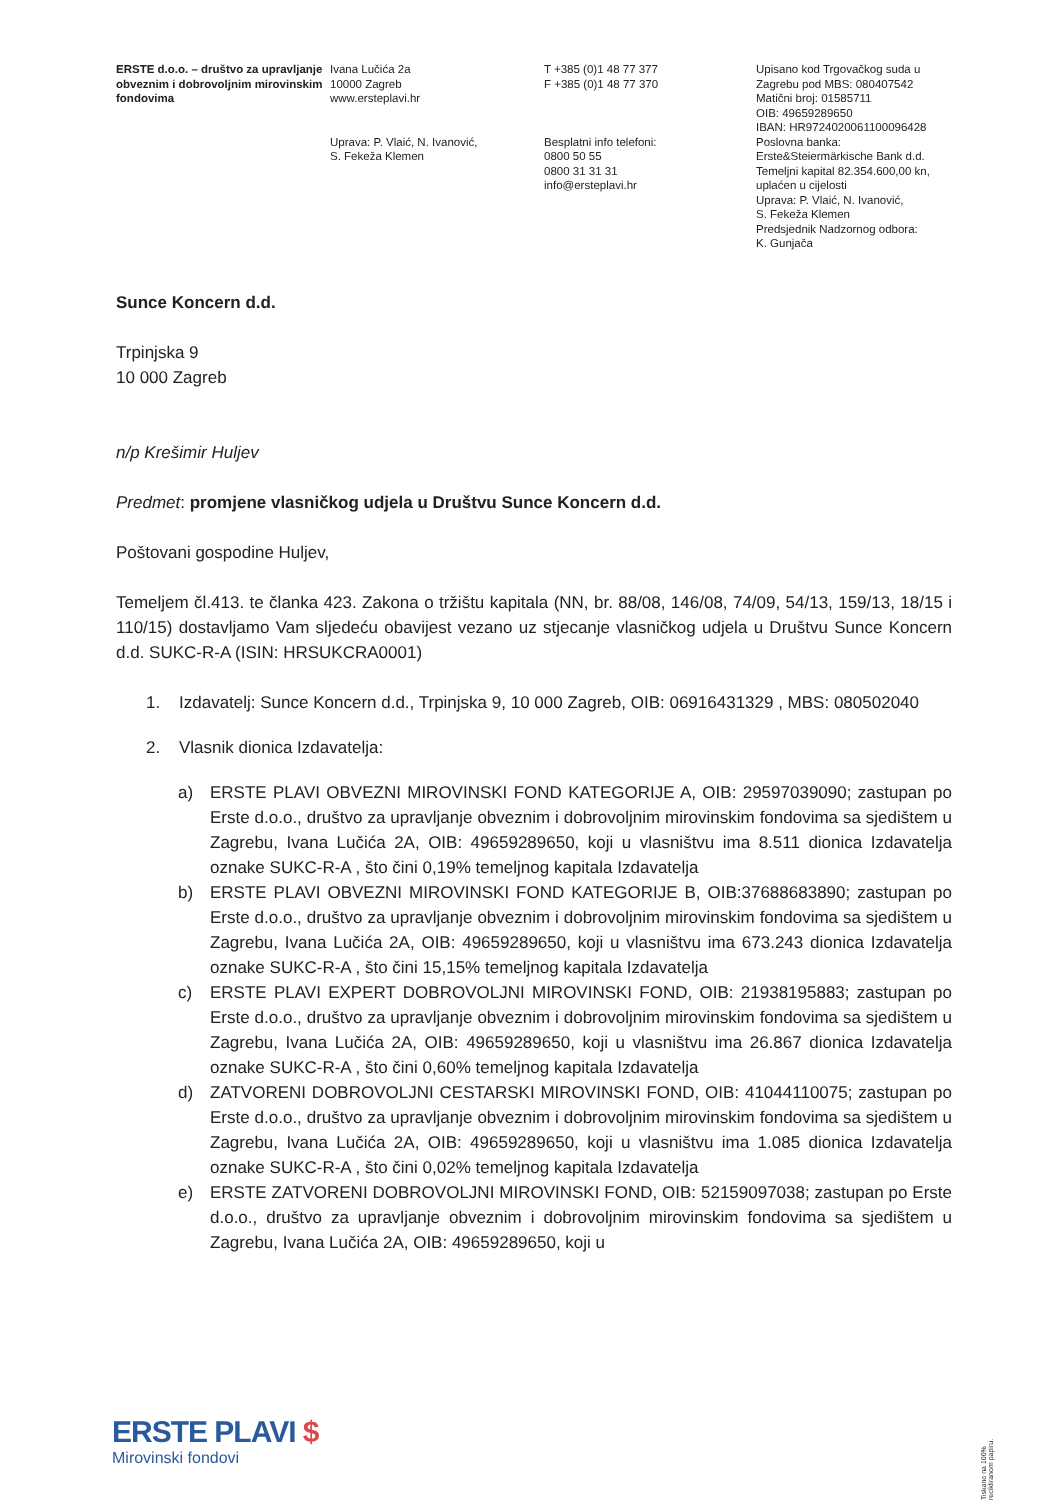ERSTE d.o.o. – društvo za upravljanje obveznim i dobrovoljnim mirovinskim fondovima
Ivana Lučića 2a
10000 Zagreb
www.ersteplavi.hr
Uprava: P. Vlaić, N. Ivanović,
S. Fekeža Klemen
T +385 (0)1 48 77 377
F +385 (0)1 48 77 370
Besplatni info telefoni:
0800 50 55
0800 31 31 31
info@ersteplavi.hr
Upisano kod Trgovačkog suda u Zagrebu pod MBS: 080407542
Matični broj: 01585711
OIB: 49659289650
IBAN: HR9724020061100096428
Poslovna banka:
Erste&Steiermärkische Bank d.d.
Temeljni kapital 82.354.600,00 kn, uplaćen u cijelosti
Uprava: P. Vlaić, N. Ivanović,
S. Fekeža Klemen
Predsjednik Nadzornog odbora:
K. Gunjača
Sunce Koncern d.d.
Trpinjska 9
10 000 Zagreb
n/p Krešimir Huljev
Predmet: promjene vlasničkog udjela u Društvu Sunce Koncern d.d.
Poštovani gospodine Huljev,
Temeljem čl.413. te članka 423. Zakona o tržištu kapitala (NN, br. 88/08, 146/08, 74/09, 54/13, 159/13, 18/15 i 110/15) dostavljamo Vam sljedeću obavijest vezano uz stjecanje vlasničkog udjela u Društvu Sunce Koncern d.d. SUKC-R-A (ISIN: HRSUKCRA0001)
1. Izdavatelj: Sunce Koncern d.d., Trpinjska 9, 10 000 Zagreb, OIB: 06916431329 , MBS: 080502040
2. Vlasnik dionica Izdavatelja:
a) ERSTE PLAVI OBVEZNI MIROVINSKI FOND KATEGORIJE A, OIB: 29597039090; zastupan po Erste d.o.o., društvo za upravljanje obveznim i dobrovoljnim mirovinskim fondovima sa sjedištem u Zagrebu, Ivana Lučića 2A, OIB: 49659289650, koji u vlasništvu ima 8.511 dionica Izdavatelja oznake SUKC-R-A , što čini 0,19% temeljnog kapitala Izdavatelja
b) ERSTE PLAVI OBVEZNI MIROVINSKI FOND KATEGORIJE B, OIB:37688683890; zastupan po Erste d.o.o., društvo za upravljanje obveznim i dobrovoljnim mirovinskim fondovima sa sjedištem u Zagrebu, Ivana Lučića 2A, OIB: 49659289650, koji u vlasništvu ima 673.243 dionica Izdavatelja oznake SUKC-R-A , što čini 15,15% temeljnog kapitala Izdavatelja
c) ERSTE PLAVI EXPERT DOBROVOLJNI MIROVINSKI FOND, OIB: 21938195883; zastupan po Erste d.o.o., društvo za upravljanje obveznim i dobrovoljnim mirovinskim fondovima sa sjedištem u Zagrebu, Ivana Lučića 2A, OIB: 49659289650, koji u vlasništvu ima 26.867 dionica Izdavatelja oznake SUKC-R-A , što čini 0,60% temeljnog kapitala Izdavatelja
d) ZATVORENI DOBROVOLJNI CESTARSKI MIROVINSKI FOND, OIB: 41044110075; zastupan po Erste d.o.o., društvo za upravljanje obveznim i dobrovoljnim mirovinskim fondovima sa sjedištem u Zagrebu, Ivana Lučića 2A, OIB: 49659289650, koji u vlasništvu ima 1.085 dionica Izdavatelja oznake SUKC-R-A , što čini 0,02% temeljnog kapitala Izdavatelja
e) ERSTE ZATVORENI DOBROVOLJNI MIROVINSKI FOND, OIB: 52159097038; zastupan po Erste d.o.o., društvo za upravljanje obveznim i dobrovoljnim mirovinskim fondovima sa sjedištem u Zagrebu, Ivana Lučića 2A, OIB: 49659289650, koji u
ERSTE PLAVI $
Mirovinski fondovi
Tiskano na 100% recikliranom papiru.